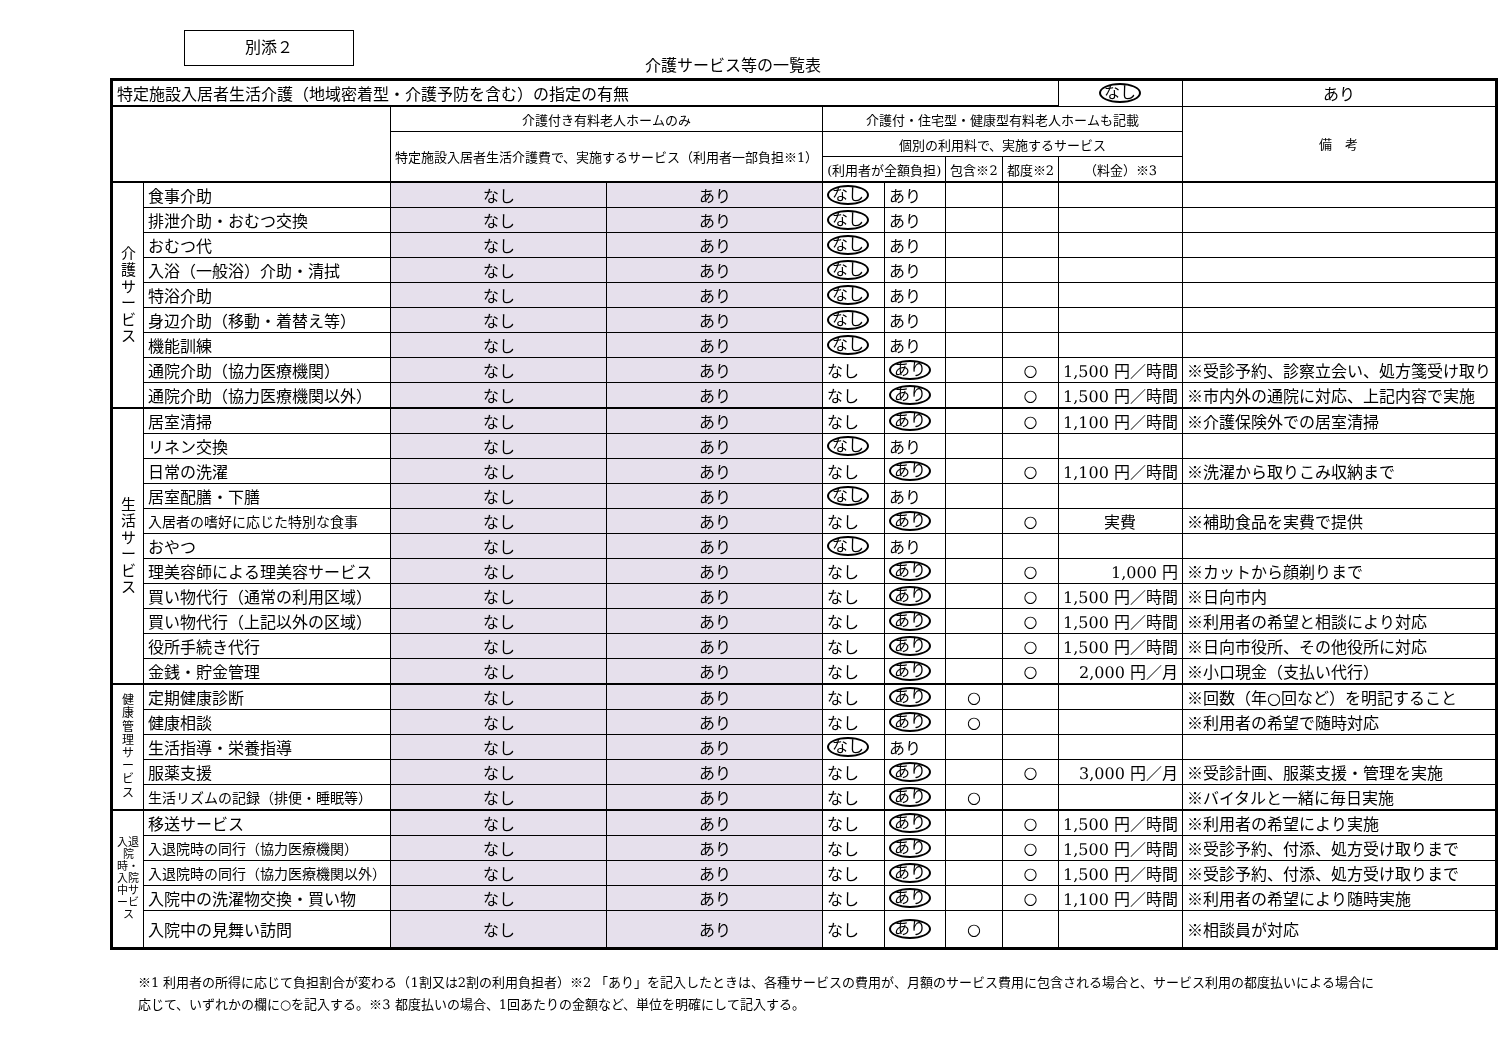別添２
介護サービス等の一覧表
| 特定施設入居者生活介護（地域密着型・介護予防を含む）の指定の有無 | | | | | | | | なし | あり |
| | | 介護付き有料老人ホームのみ | | 介護付・住宅型・健康型有料老人ホームも記載 | | | | | 備 考 |
| | | 特定施設入居者生活介護費で、実施するサービス（利用者一部負担※1） | | 個別の利用料で、実施するサービス | | | | | |
| | | | | (利用者が全額負担) | | 包含※2 | 都度※2 | （料金）※3 | |
| 介護サービス | 食事介助 | なし | あり | なし | あり | | | | |
| | 排泄介助・おむつ交換 | なし | あり | なし | あり | | | | |
| | おむつ代 | なし | あり | なし | あり | | | | |
| | 入浴（一般浴）介助・清拭 | なし | あり | なし | あり | | | | |
| | 特浴介助 | なし | あり | なし | あり | | | | |
| | 身辺介助（移動・着替え等） | なし | あり | なし | あり | | | | |
| | 機能訓練 | なし | あり | なし | あり | | | | |
| | 通院介助（協力医療機関） | なし | あり | なし | あり | | ○ | 1,500 円／時間 | ※受診予約、診察立会い、処方箋受け取り |
| | 通院介助（協力医療機関以外） | なし | あり | なし | あり | | ○ | 1,500 円／時間 | ※市内外の通院に対応、上記内容で実施 |
| 生活サービス | 居室清掃 | なし | あり | なし | あり | | ○ | 1,100 円／時間 | ※介護保険外での居室清掃 |
| | リネン交換 | なし | あり | なし | あり | | | | |
| | 日常の洗濯 | なし | あり | なし | あり | | ○ | 1,100 円／時間 | ※洗濯から取りこみ収納まで |
| | 居室配膳・下膳 | なし | あり | なし | あり | | | | |
| | 入居者の嗜好に応じた特別な食事 | なし | あり | なし | あり | | ○ | 実費 | ※補助食品を実費で提供 |
| | おやつ | なし | あり | なし | あり | | | | |
| | 理美容師による理美容サービス | なし | あり | なし | あり | | ○ | 1,000 円 | ※カットから顔剃りまで |
| | 買い物代行（通常の利用区域） | なし | あり | なし | あり | | ○ | 1,500 円／時間 | ※日向市内 |
| | 買い物代行（上記以外の区域） | なし | あり | なし | あり | | ○ | 1,500 円／時間 | ※利用者の希望と相談により対応 |
| | 役所手続き代行 | なし | あり | なし | あり | | ○ | 1,500 円／時間 | ※日向市役所、その他役所に対応 |
| | 金銭・貯金管理 | なし | あり | なし | あり | | ○ | 2,000 円／月 | ※小口現金（支払い代行） |
| 健康管理サービス | 定期健康診断 | なし | あり | なし | あり | ○ | | | ※回数（年○回など）を明記すること |
| | 健康相談 | なし | あり | なし | あり | ○ | | | ※利用者の希望で随時対応 |
| | 生活指導・栄養指導 | なし | あり | なし | あり | | | | |
| | 服薬支援 | なし | あり | なし | あり | | ○ | 3,000 円／月 | ※受診計画、服薬支援・管理を実施 |
| | 生活リズムの記録（排便・睡眠等） | なし | あり | なし | あり | ○ | | | ※バイタルと一緒に毎日実施 |
| 入退院時・入院中サービス | 移送サービス | なし | あり | なし | あり | | ○ | 1,500 円／時間 | ※利用者の希望により実施 |
| | 入退院時の同行（協力医療機関） | なし | あり | なし | あり | | ○ | 1,500 円／時間 | ※受診予約、付添、処方受け取りまで |
| | 入退院時の同行（協力医療機関以外） | なし | あり | なし | あり | | ○ | 1,500 円／時間 | ※受診予約、付添、処方受け取りまで |
| | 入院中の洗濯物交換・買い物 | なし | あり | なし | あり | | ○ | 1,100 円／時間 | ※利用者の希望により随時実施 |
| | 入院中の見舞い訪問 | なし | あり | なし | あり | ○ | | | ※相談員が対応 |
※1 利用者の所得に応じて負担割合が変わる（1割又は2割の利用負担者）※2 「あり」を記入したときは、各種サービスの費用が、月額のサービス費用に包含される場合と、サービス利用の都度払いによる場合に応じて、いずれかの欄に○を記入する。※3 都度払いの場合、1回あたりの金額など、単位を明確にして記入する。